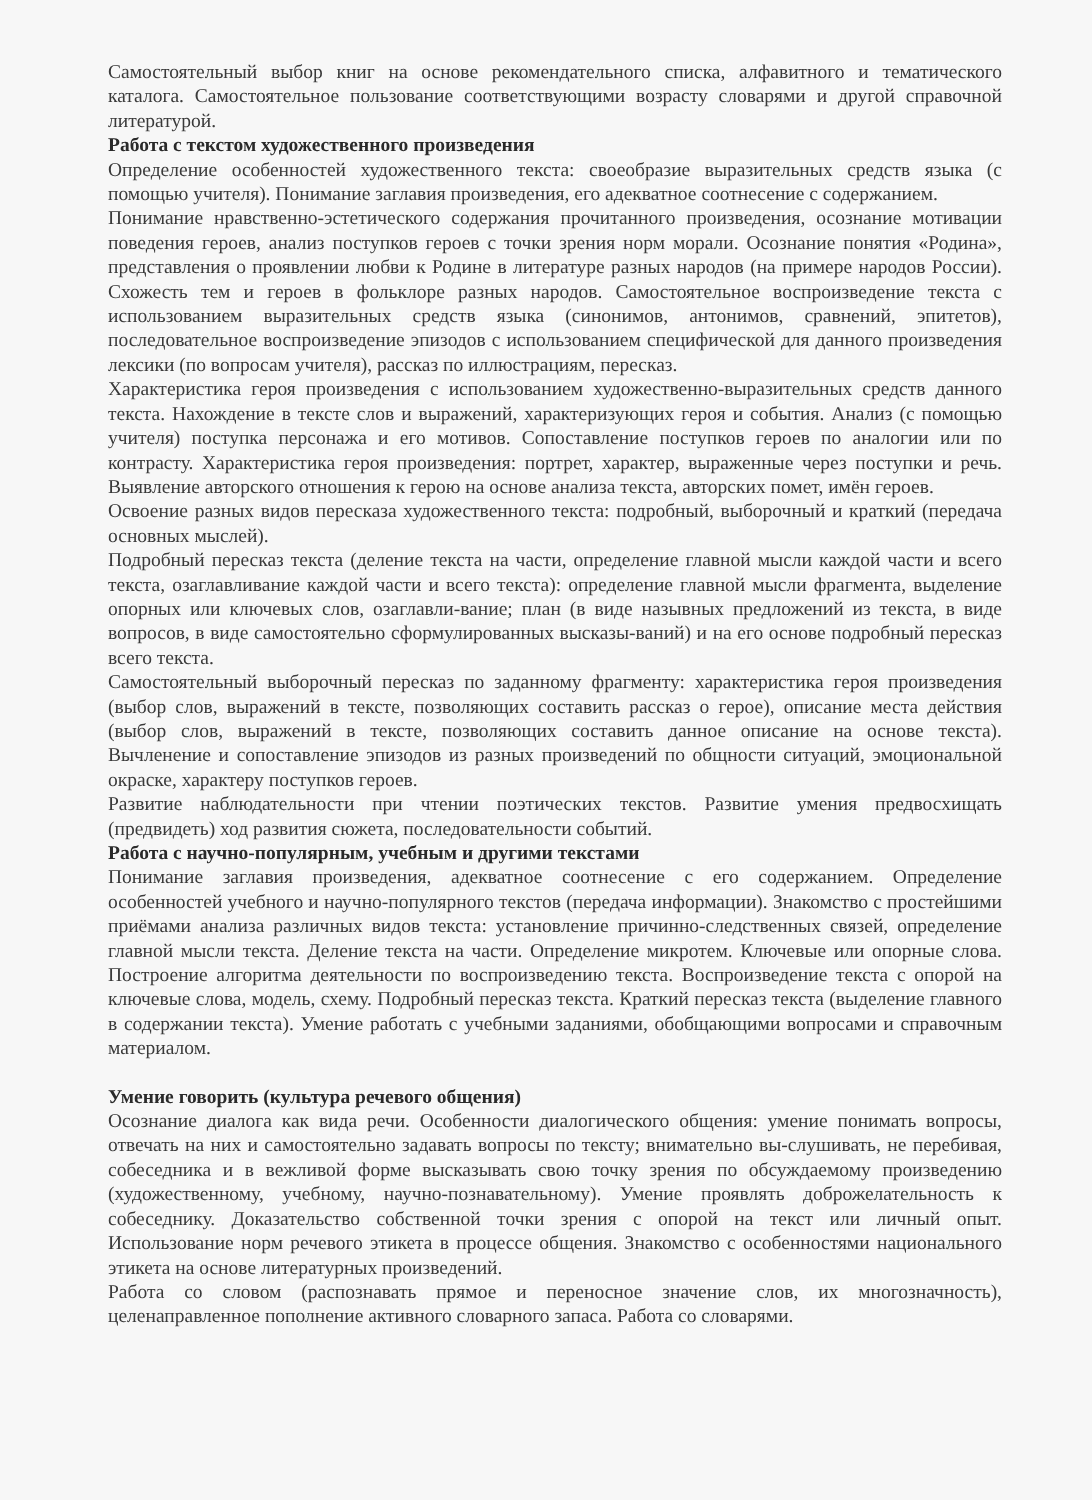Самостоятельный выбор книг на основе рекомендательного списка, алфавитного и тематического каталога. Самостоятельное пользование соответствующими возрасту словарями и другой справочной литературой.
Работа с текстом художественного произведения
Определение особенностей художественного текста: своеобразие выразительных средств языка (с помощью учителя). Понимание заглавия произведения, его адекватное соотнесение с содержанием.
Понимание нравственно-эстетического содержания прочитанного произведения, осознание мотивации поведения героев, анализ поступков героев с точки зрения норм морали. Осознание понятия «Родина», представления о проявлении любви к Родине в литературе разных народов (на примере народов России). Схожесть тем и героев в фольклоре разных народов. Самостоятельное воспроизведение текста с использованием выразительных средств языка (синонимов, антонимов, сравнений, эпитетов), последовательное воспроизведение эпизодов с использованием специфической для данного произведения лексики (по вопросам учителя), рассказ по иллюстрациям, пересказ.
Характеристика героя произведения с использованием художественно-выразительных средств данного текста. Нахождение в тексте слов и выражений, характеризующих героя и события. Анализ (с помощью учителя) поступка персонажа и его мотивов. Сопоставление поступков героев по аналогии или по контрасту. Характеристика героя произведения: портрет, характер, выраженные через поступки и речь. Выявление авторского отношения к герою на основе анализа текста, авторских помет, имён героев.
Освоение разных видов пересказа художественного текста: подробный, выборочный и краткий (передача основных мыслей).
Подробный пересказ текста (деление текста на части, определение главной мысли каждой части и всего текста, озаглавливание каждой части и всего текста): определение главной мысли фрагмента, выделение опорных или ключевых слов, озаглавли-вание; план (в виде назывных предложений из текста, в виде вопросов, в виде самостоятельно сформулированных высказы-ваний) и на его основе подробный пересказ всего текста.
Самостоятельный выборочный пересказ по заданному фрагменту: характеристика героя произведения (выбор слов, выражений в тексте, позволяющих составить рассказ о герое), описание места действия (выбор слов, выражений в тексте, позволяющих составить данное описание на основе текста). Вычленение и сопоставление эпизодов из разных произведений по общности ситуаций, эмоциональной окраске, характеру поступков героев.
Развитие наблюдательности при чтении поэтических текстов. Развитие умения предвосхищать (предвидеть) ход развития сюжета, последовательности событий.
Работа с научно-популярным, учебным и другими текстами
Понимание заглавия произведения, адекватное соотнесение с его содержанием. Определение особенностей учебного и научно-популярного текстов (передача информации). Знакомство с простейшими приёмами анализа различных видов текста: установление причинно-следственных связей, определение главной мысли текста. Деление текста на части. Определение микротем. Ключевые или опорные слова. Построение алгоритма деятельности по воспроизведению текста. Воспроизведение текста с опорой на ключевые слова, модель, схему. Подробный пересказ текста. Краткий пересказ текста (выделение главного в содержании текста). Умение работать с учебными заданиями, обобщающими вопросами и справочным материалом.
Умение говорить (культура речевого общения)
Осознание диалога как вида речи. Особенности диалогического общения: умение понимать вопросы, отвечать на них и самостоятельно задавать вопросы по тексту; внимательно вы-слушивать, не перебивая, собеседника и в вежливой форме высказывать свою точку зрения по обсуждаемому произведению (художественному, учебному, научно-познавательному). Умение проявлять доброжелательность к собеседнику. Доказательство собственной точки зрения с опорой на текст или личный опыт. Использование норм речевого этикета в процессе общения. Знакомство с особенностями национального этикета на основе литературных произведений.
Работа со словом (распознавать прямое и переносное значение слов, их многозначность), целенаправленное пополнение активного словарного запаса. Работа со словарями.